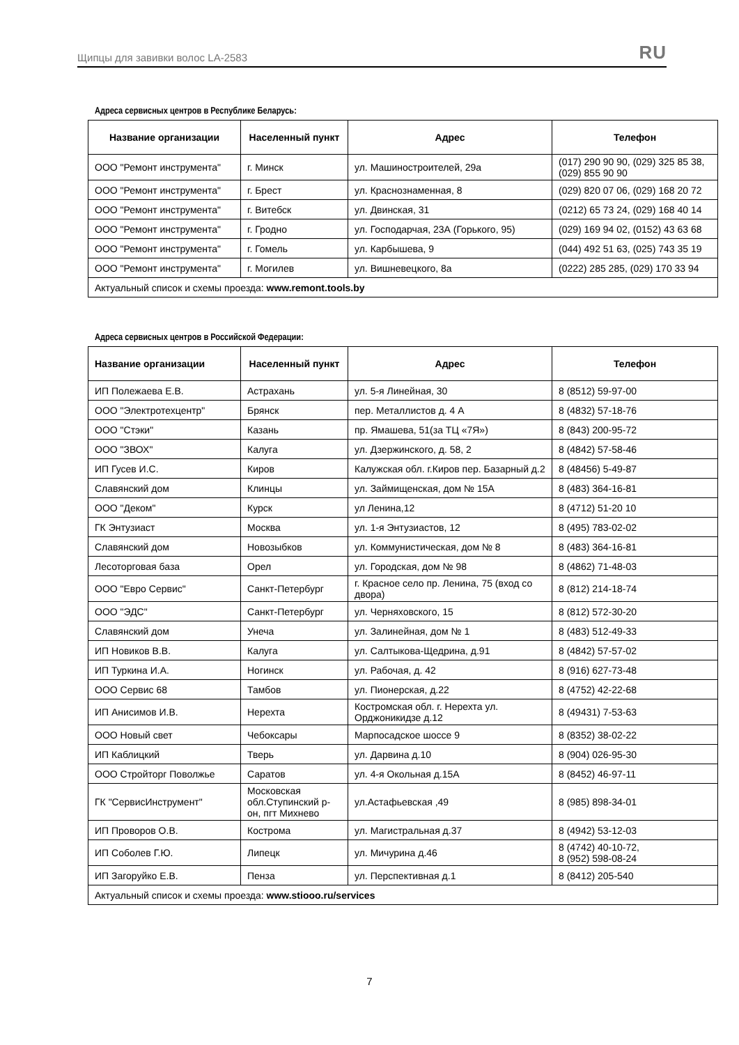Щипцы для завивки волос LA-2583 RU
Адреса сервисных центров в Республике Беларусь:
| Название организации | Населенный пункт | Адрес | Телефон |
| --- | --- | --- | --- |
| ООО "Ремонт инструмента" | г. Минск | ул. Машиностроителей, 29а | (017) 290 90 90, (029) 325 85 38, (029) 855 90 90 |
| ООО "Ремонт инструмента" | г. Брест | ул. Краснознаменная, 8 | (029) 820 07 06, (029) 168 20 72 |
| ООО "Ремонт инструмента" | г. Витебск | ул. Двинская, 31 | (0212) 65 73 24, (029) 168 40 14 |
| ООО "Ремонт инструмента" | г. Гродно | ул. Господарчая, 23А (Горького, 95) | (029) 169 94 02, (0152) 43 63 68 |
| ООО "Ремонт инструмента" | г. Гомель | ул. Карбышева, 9 | (044) 492 51 63, (025) 743 35 19 |
| ООО "Ремонт инструмента" | г. Могилев | ул. Вишневецкого, 8а | (0222) 285 285, (029) 170 33 94 |
| Актуальный список и схемы проезда: www.remont.tools.by | | | |
Адреса сервисных центров в Российской Федерации:
| Название организации | Населенный пункт | Адрес | Телефон |
| --- | --- | --- | --- |
| ИП Полежаева Е.В. | Астрахань | ул. 5-я Линейная, 30 | 8 (8512) 59-97-00 |
| ООО "Электротехцентр" | Брянск | пер. Металлистов д. 4 А | 8 (4832) 57-18-76 |
| ООО "Стэки" | Казань | пр. Ямашева, 51(за ТЦ «7Я») | 8 (843) 200-95-72 |
| ООО "ЗВОХ" | Калуга | ул. Дзержинского, д. 58, 2 | 8 (4842) 57-58-46 |
| ИП Гусев И.С. | Киров | Калужская обл. г.Киров пер. Базарный д.2 | 8 (48456) 5-49-87 |
| Славянский дом | Клинцы | ул. Займищенская, дом № 15А | 8 (483) 364-16-81 |
| ООО "Деком" | Курск | ул Ленина,12 | 8 (4712) 51-20 10 |
| ГК Энтузиаст | Москва | ул. 1-я Энтузиастов, 12 | 8 (495) 783-02-02 |
| Славянский дом | Новозыбков | ул. Коммунистическая, дом № 8 | 8 (483) 364-16-81 |
| Лесоторговая база | Орел | ул. Городская, дом № 98 | 8 (4862) 71-48-03 |
| ООО "Евро Сервис" | Санкт-Петербург | г. Красное село пр. Ленина, 75 (вход со двора) | 8 (812) 214-18-74 |
| ООО "ЭДС" | Санкт-Петербург | ул. Черняховского, 15 | 8 (812) 572-30-20 |
| Славянский дом | Унеча | ул. Залинейная, дом № 1 | 8 (483) 512-49-33 |
| ИП Новиков В.В. | Калуга | ул. Салтыкова-Щедрина, д.91 | 8 (4842) 57-57-02 |
| ИП Туркина И.А. | Ногинск | ул. Рабочая, д. 42 | 8 (916) 627-73-48 |
| ООО Сервис 68 | Тамбов | ул. Пионерская, д.22 | 8 (4752) 42-22-68 |
| ИП Анисимов И.В. | Нерехта | Костромская обл. г. Нерехта ул. Орджоникидзе д.12 | 8 (49431) 7-53-63 |
| ООО Новый свет | Чебоксары | Марпосадское шоссе 9 | 8 (8352) 38-02-22 |
| ИП Каблицкий | Тверь | ул. Дарвина д.10 | 8 (904) 026-95-30 |
| ООО Стройторг Поволжье | Саратов | ул. 4-я Окольная д.15А | 8 (8452) 46-97-11 |
| ГК "СервисИнструмент" | Московская обл.Ступинский р-он, пгт Михнево | ул.Астафьевская ,49 | 8 (985) 898-34-01 |
| ИП Проворов О.В. | Кострома | ул. Магистральная д.37 | 8 (4942) 53-12-03 |
| ИП Соболев Г.Ю. | Липецк | ул. Мичурина д.46 | 8 (4742) 40-10-72, 8 (952) 598-08-24 |
| ИП Загоруйко Е.В. | Пенза | ул. Перспективная д.1 | 8 (8412) 205-540 |
| Актуальный список и схемы проезда: www.stiooo.ru/services | | | |
7